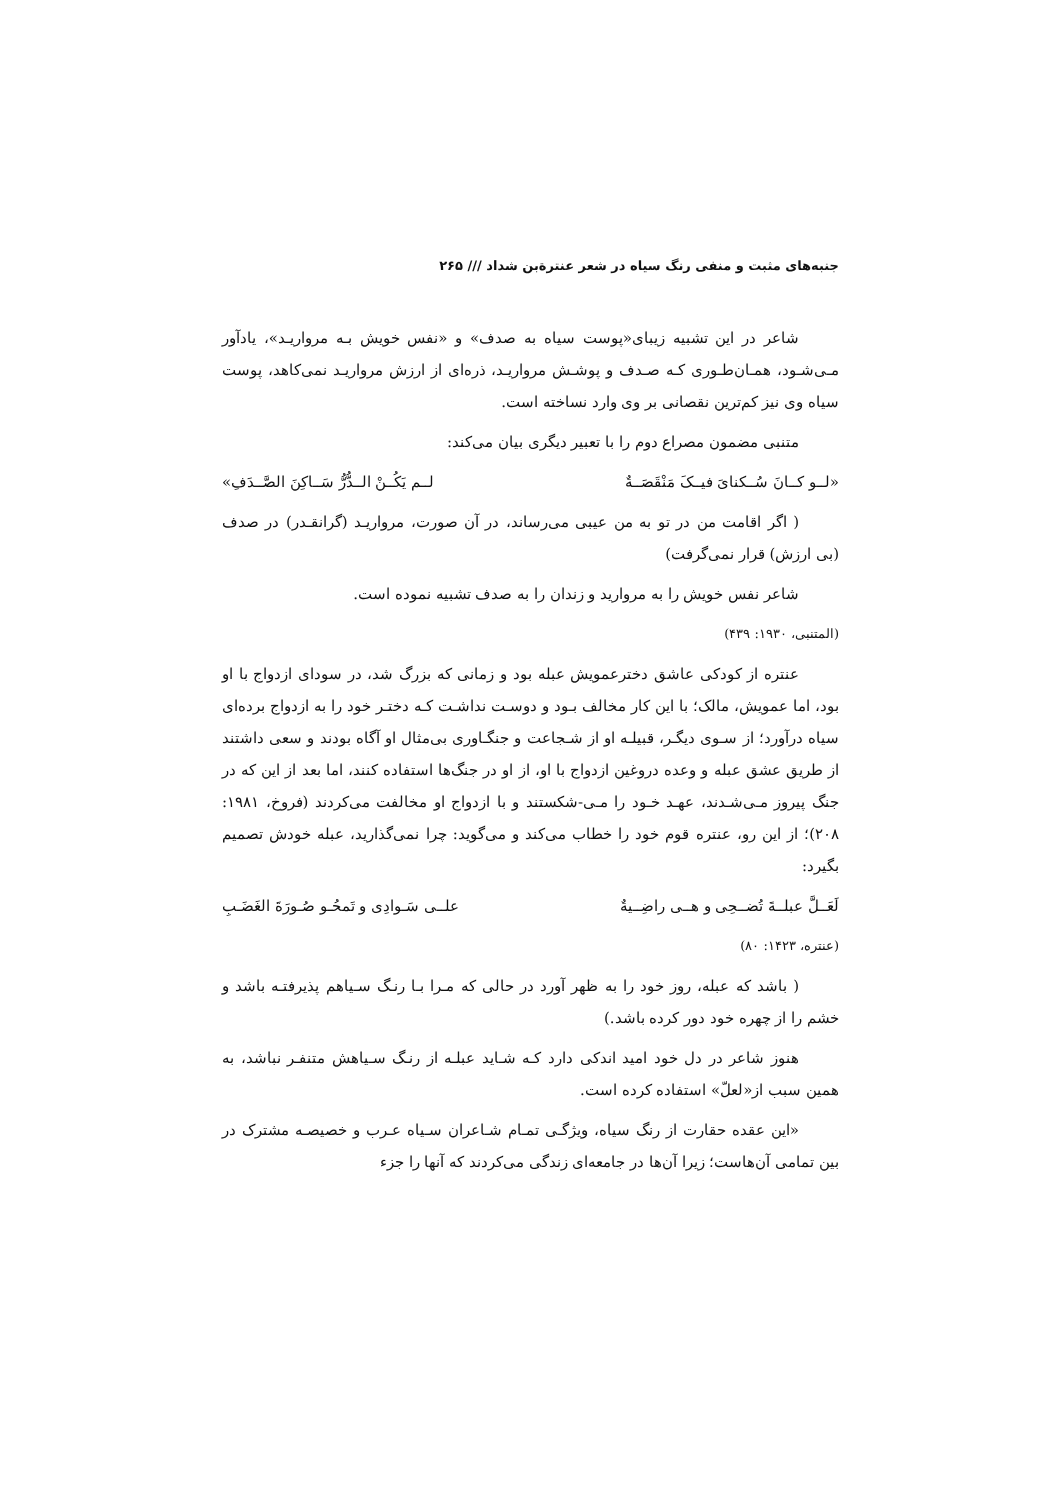جنبه‌های مثبت و منفی رنگ سیاه در شعر عنترةبن شداد /// ۲۶۵
شاعر در این تشبیه زیبای«پوست سیاه به صدف» و «نفس خویش بـه مرواریـد»، یادآور مـی‌شـود، همـان‌طـوری کـه صـدف و پوشـش مرواریـد، ذره‌ای از ارزش مرواریـد نمی‌کاهد، پوست سیاه وی نیز کم‌ترین نقصانی بر وی وارد نساخته است.
متنبی مضمون مصراع دوم را با تعبیر دیگری بیان می‌کند:
«لــو کــانَ سُــکنایَ فیــکَ مَنْقَصَــةٌ لــم یَکُــنْ الــدُّرُّ سَــاکِنَ الصَّــدَفِ»
( اگر اقامت من در تو به من عیبی می‌رساند، در آن صورت، مرواریـد (گرانقـدر) در صدف (بی ارزش) قرار نمی‌گرفت)
شاعر نفس خویش را به مروارید و زندان را به صدف تشبیه نموده است.
(المتنبی، ۱۹۳۰: ۴۳۹)
عنتره از کودکی عاشق دخترعمویش عبله بود و زمانی که بزرگ شد، در سودای ازدواج با او بود، اما عمویش، مالک؛ با این کار مخالف بـود و دوسـت نداشـت کـه دختـر خود را به ازدواج برده‌ای سیاه درآورد؛ از سـوی دیگـر، قبیلـه او از شـجاعت و جنگـاوری بی‌مثال او آگاه بودند و سعی داشتند از طریق عشق عبله و وعده دروغین ازدواج با او، از او در جنگ‌ها استفاده کنند، اما بعد از این که در جنگ پیروز مـی‌شـدند، عهـد خـود را مـی-شکستند و با ازدواج او مخالفت می‌کردند (فروخ، ۱۹۸۱: ۲۰۸)؛ از این رو، عنتره قوم خود را خطاب می‌کند و می‌گوید: چرا نمی‌گذارید، عبله خودش تصمیم بگیرد:
لَعَــلَّ عبلــةَ تُضــحِی و هــی راضِــیةٌ علــی سَـوادِی و تَمحُـو صُـورَةَ الغَضَـبِ
(عنتره، ۱۴۲۳: ۸۰)
( باشد که عبله، روز خود را به ظهر آورد در حالی که مـرا بـا رنـگ سـیاهم پذیرفتـه باشد و خشم را از چهره خود دور کرده باشد.)
هنوز شاعر در دل خود امید اندکی دارد کـه شـاید عبلـه از رنـگ سـیاهش متنفـر نباشد، به همین سبب از«لعلّ» استفاده کرده است.
«این عقده حقارت از رنگ سیاه، ویژگـی تمـام شـاعران سـیاه عـرب و خصیصـه مشترک در بین تمامی آن‌هاست؛ زیرا آن‌ها در جامعه‌ای زندگی می‌کردند که آنها را جزء